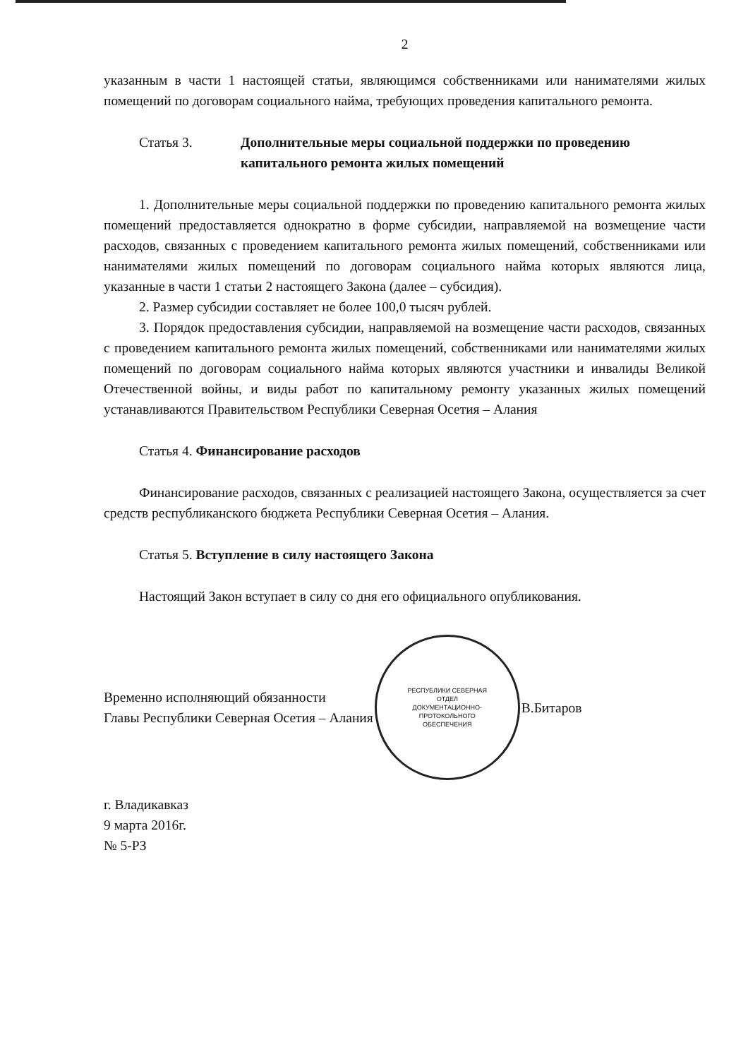2
указанным в части 1 настоящей статьи, являющимся собственниками или нанимателями жилых помещений по договорам социального найма, требующих проведения капитального ремонта.
Статья 3. Дополнительные меры социальной поддержки по проведению капитального ремонта жилых помещений
1. Дополнительные меры социальной поддержки по проведению капитального ремонта жилых помещений предоставляется однократно в форме субсидии, направляемой на возмещение части расходов, связанных с проведением капитального ремонта жилых помещений, собственниками или нанимателями жилых помещений по договорам социального найма которых являются лица, указанные в части 1 статьи 2 настоящего Закона (далее – субсидия).
2. Размер субсидии составляет не более 100,0 тысяч рублей.
3. Порядок предоставления субсидии, направляемой на возмещение части расходов, связанных с проведением капитального ремонта жилых помещений, собственниками или нанимателями жилых помещений по договорам социального найма которых являются участники и инвалиды Великой Отечественной войны, и виды работ по капитальному ремонту указанных жилых помещений устанавливаются Правительством Республики Северная Осетия – Алания
Статья 4. Финансирование расходов
Финансирование расходов, связанных с реализацией настоящего Закона, осуществляется за счет средств республиканского бюджета Республики Северная Осетия – Алания.
Статья 5. Вступление в силу настоящего Закона
Настоящий Закон вступает в силу со дня его официального опубликования.
Временно исполняющий обязанности
Главы Республики Северная Осетия – Алания
РЕСПУБЛИКИ СЕВЕРНАЯ
ОТДЕЛ
ДОКУМЕНТАЦИОННО-
ПРОТОКОЛЬНОГО
ОБЕСПЕЧЕНИЯ
В.Битаров
г. Владикавказ
9 марта 2016г.
№ 5-РЗ